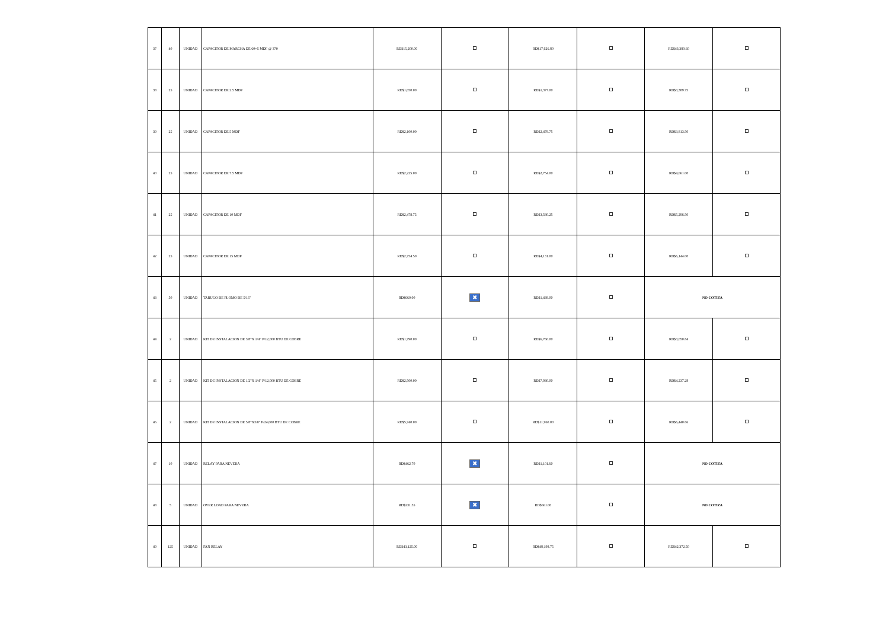| 37 | 40 | UNIDAD | CAPACITOR DE MARCHA DE 60+5 MDF @ 370 | RD$15,200.00 | | RD$17,626.80 | | RD$43,389.60 | |
| 38 | 25 | UNIDAD | CAPACITOR DE 2.5 MDF | RD$1,050.00 | | RD$1,377.00 | | RD$3,389.75 | |
| 39 | 25 | UNIDAD | CAPACITOR DE 5 MDF | RD$2,100.00 | | RD$2,478.75 | | RD$3,813.50 | |
| 40 | 25 | UNIDAD | CAPACITOR DE 7.5 MDF | RD$2,225.00 | | RD$2,754.00 | | RD$4,661.00 | |
| 41 | 25 | UNIDAD | CAPACITOR DE 10 MDF | RD$2,478.75 | | RD$3,580.25 | | RD$5,296.50 | |
| 42 | 25 | UNIDAD | CAPACITOR DE 15 MDF | RD$2,754.50 | | RD$4,131.00 | | RD$6,144.00 | |
| 43 | 50 | UNIDAD | TARUGO DE PLOMO DE 5/16" | RD$660.00 | ✖ | RD$1,438.00 | | NO COTIZA | |
| 44 | 2 | UNIDAD | KIT DE INSTALACION DE 3/8"X 1/4" P/12,000 BTU DE COBRE | RD$1,790.00 | | RD$6,760.00 | | RD$3,050.84 | |
| 45 | 2 | UNIDAD | KIT DE INSTALACION DE 1/2"X 1/4" P/12,000 BTU DE COBRE | RD$2,500.00 | | RD$7,930.00 | | RD$4,237.28 | |
| 46 | 2 | UNIDAD | KIT DE INSTALACION DE 5/8"X3/8" P/24,000 BTU DE COBRE | RD$5,740.00 | | RD$11,960.00 | | RD$6,440.66 | |
| 47 | 10 | UNIDAD | RELAY PARA NEVERA | RD$462.70 | ✖ | RD$1,101.60 | | NO COTIZA | |
| 48 | 5 | UNIDAD | OVER LOAD PARA NEVERA | RD$231.35 | ✖ | RD$661.00 | | NO COTIZA | |
| 49 | 125 | UNIDAD | FAN RELAY | RD$43,125.00 | | RD$48,198.75 | | RD$42,372.50 | |